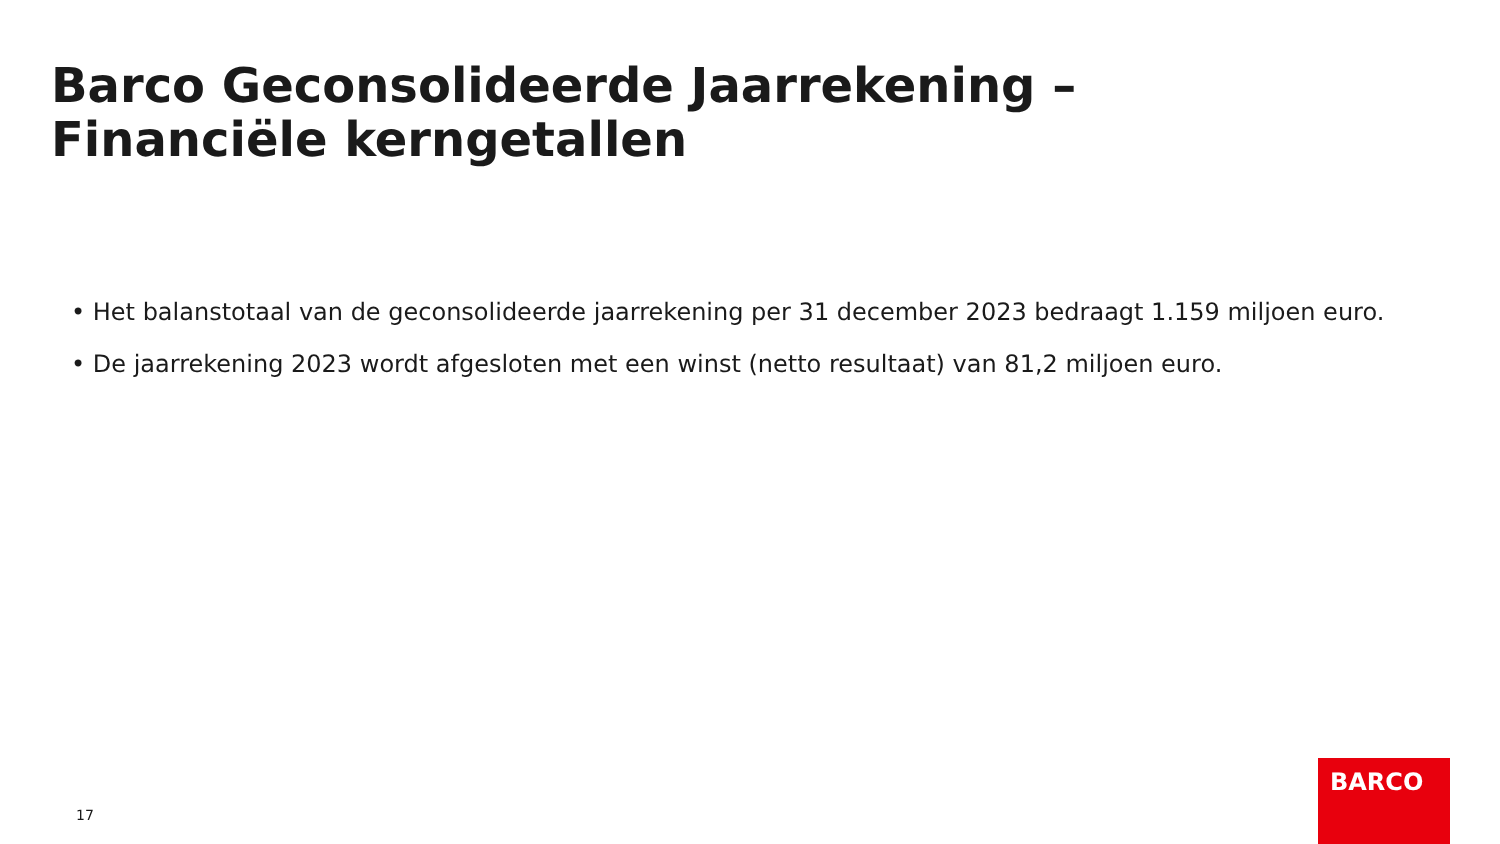Barco Geconsolideerde Jaarrekening – Financiële kerngetallen
• Het balanstotaal van de geconsolideerde jaarrekening per 31 december 2023 bedraagt 1.159 miljoen euro.
• De jaarrekening 2023 wordt afgesloten met een winst (netto resultaat) van 81,2 miljoen euro.
17
BARCO